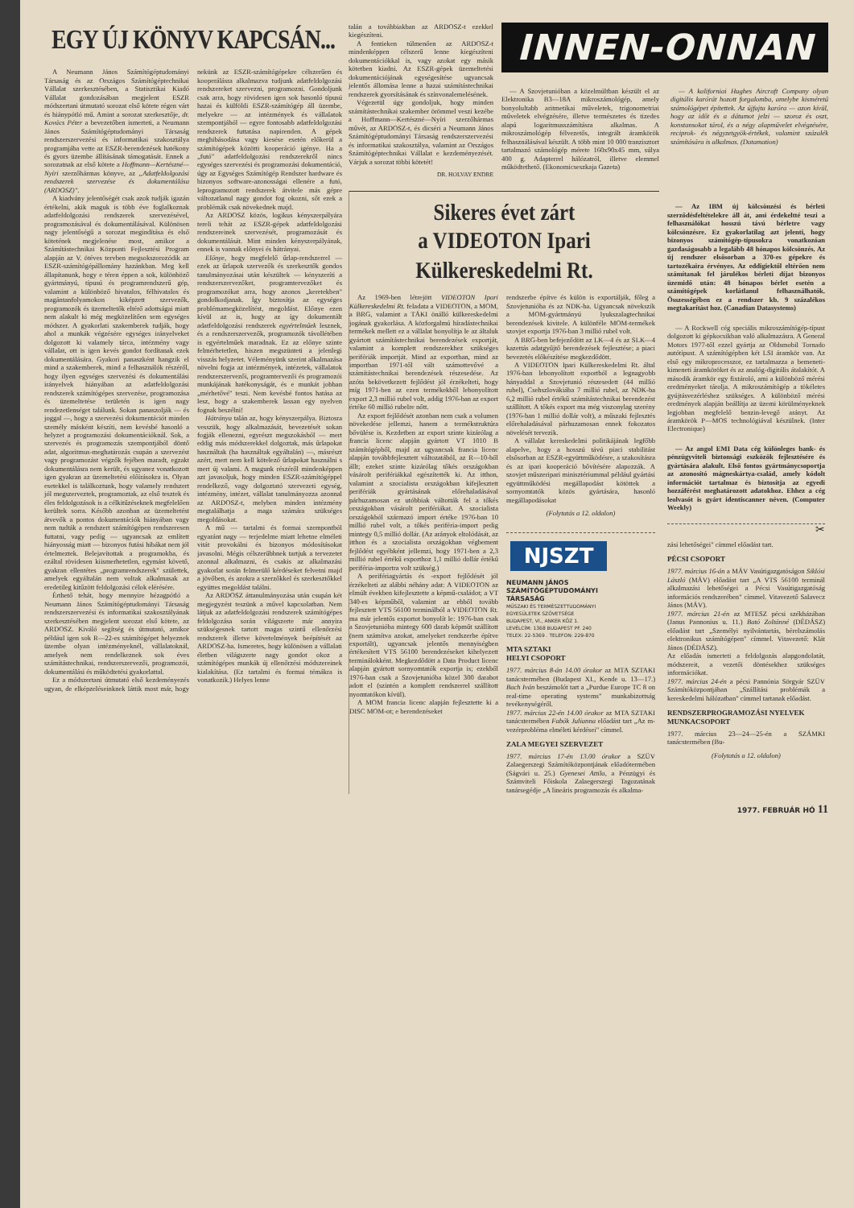EGY ÚJ KÖNYV KAPCSÁN...
A Neumann János Számítógéptudományi Társaság és az Országos Számítógéptechnikai Vállalat szerkesztésében, a Statisztikai Kiadó Vállalat gondozásában megjelent ESZR módszertani útmutató sorozat első kötete régen várt és hiánypótló mű. Amint a sorozat szerkesztője, dr. Kovács Péter a bevezetőben ismerteti, a Neumann János Számítógéptudományi Társaság rendszerszervezési és informatikai szakosztálya programjába vette az ESZR-berendezések hatékony és gyors üzembe állításának támogatását. Ennek a sorozatnak az első kötete a Hoffmann—Kertészné—Nyíri szerzőhármas könyve, az „Adatfeldolgozási rendszerek szervezése és dokumentálása (ARDOSZ)".
A kiadvány jelentőségét csak azok tudják igazán értékelni, akik maguk is több éve foglalkoznak adatfeldolgozási rendszerek szervezésével, programozásával és dokumentálásával. Különösen nagy jelentőségű a sorozat megindítása és első kötetének megjelenése most, amikor a Számítástechnikai Központi Fejlesztési Program alapján az V. ötéves tervben megsokszorozódik az ESZR-számítógépállomány hazánkban. Meg kell állapítanunk, hogy e téren éppen a sok, különböző gyártmányú, típusú és programrendszerű gép, valamint a különböző hivatalos, félhivatalos és magántanfolyamokon kiképzett szervezők, programozók és üzemeltetők eltérő adottságai miatt nem alakult ki még megközelítően sem egységes módszer. A gyakorlati szakemberek tudják, hogy ahol a munkák végzésére egységes irányelveket dolgozott ki valamely tárca, intézmény vagy vállalat, ott is igen kevés gondot fordítanak ezek dokumentálására. Gyakori panaszként hangzik el mind a szakemberek, mind a felhasználók részéről, hogy ilyen egységes szervezési és dokumentálási irányelvek hiányában az adatfeldolgozási rendszerek számítógépes szervezése, programozása és üzemeltetése területén is igen nagy rendezetlenséget találunk. Sokan panaszolják — és joggal —, hogy a szervezési dokumentációt minden személy másként készíti, nem kevésbé hasonló a helyzet a programozási dokumentációknál. Sok, a szervezés és programozás szempontjából döntő adat, algoritmus-meghatározás csupán a szervezést vagy programozást végzők fejében maradt, egzakt dokumentálásra nem került, és ugyanez vonatkozott igen gyakran az üzemeltetési előírásokra is. Olyan esetekkel is találkoztunk, hogy valamely rendszert jól megszerveztek, programoztak, az első tesztek és éles feldolgozások is a célkitűzéseknek megfelelően kerültek sorra. Később azonban az üzemeltetést átvevők a pontos dokumentációk hiányában vagy nem tudták a rendszert számítógépen rendszeresen futtatni, vagy pedig — ugyancsak az említett hiányosság miatt — bizonyos futási hibákat nem jól értelmeztek. Belejavítottak a programokba, és ezáltal rövidesen kiismerhetetlen, egymást követő, gyakran ellentétes „programrendszerek" születtek, amelyek egyáltalán nem voltak alkalmasak az eredetileg kitűzött feldolgozási célok elérésére.
Érthető tehát, hogy mennyire hézagpótló a Neumann János Számítógéptudományi Társaság rendszerszervezési és informatikai szakosztályának szerkesztésében megjelent sorozat első kötete, az ARDOSZ. Kiváló segítség és útmutató, amikor például igen sok R—22-es számítógépet helyeznek üzembe olyan intézményeknél, vállalatoknál, amelyek nem rendelkeznek sok éves számítástechnikai, rendszerszervezői, programozói, dokumentálási és működtetési gyakorlattal.
Ez a módszertani útmutató első kezdeményezés ugyan, de elképzeléseinknek láttik most már, hogy nekünk az ESZR-számítógépekre célszerűen és kooperálásra alkalmazva tudjunk adatfeldolgozási rendszereket szervezni, programozni. Gondoljunk csak arra, hogy rövidesen igen sok hasonló típusú hazai és külföldi ESZR-számítógép áll üzembe, melyekre — az intézmények és vállalatok szempontjából — egyre fontosabb adatfeldolgozási rendszerek futtatása napirenden. A gépek meghibásodása vagy kiesése esetén előkerül a számítógépek közötti kooperáció igénye. Ha a „futó" adatfeldolgozási rendszerekről nincs egységes szervezési és programozási dokumentáció, úgy az Egységes Számítógép Rendszer hardware és bizonyos software-azonosságai ellenére a futó, leprogramozott rendszerek átvitele más gépre változatlanul nagy gondot fog okozni, sőt ezek a problémák csak növekednek majd.
Az ARDOSZ közös, logikus kényszerpályára tereli tehát az ESZR-gépek adatfeldolgozási rendszereinek szervezését, programozását és dokumentálását. Mint minden kényszerpályának, ennek is vannak előnyei és hátrányai.
Előnye, hogy megfelelő űrlap-rendszerrel — ezek az űrlapok szervezők és szerkesztők gondos tanulmányozásai után készültek — kényszeríti a rendszerszervezőket, programtervezőket és programozókat arra, hogy azonos „keretekben" gondolkodjanak. Így biztosítja az egységes problémamegközelítést, megoldást. Előnye ezen kívül az is, hogy az így dokumentált adatfeldolgozási rendszerek egyértelműek lesznek, és a rendszerszervezők, programozók távollétében is egyértelműek maradnak. Ez az előnye szinte felmérhetetlen, hiszen megszünteti a jelenlegi visszás helyzetet. Véleményünk szerint alkalmazása növelni fogja az intézmények, intézetek, vállalatok rendszerszervezői, programtervezői és programozói munkájának hatékonyságát, és e munkát jobban „mérhetővé" teszi. Nem kevésbé fontos hatása az lesz, hogy a szakemberek lassan egy nyelven fognak beszélni!
Hátránya talán az, hogy kényszerpálya. Biztosra vesszük, hogy alkalmazását, bevezetését sokan fogják ellenezni, egyrészt megszokásból — mert eddig más módszerekkel dolgoztak, más űrlapokat használtak (ha használtak egyáltalán) —, másrészt azért, mert nem kell kötelező űrlapokat használni s mert új valami. A magunk részéről mindenképpen azt javasoljuk, hogy minden ESZR-számítógéppel rendelkező, vagy dolgoztató szervezeti egység, intézmény, intézet, vállalat tanulmányozza azonnal az ARDOSZ-t, melyben minden intézmény megtalálhatja a maga számára szükséges megoldásokat.
A mű — tartalmi és formai szempontból egyaránt nagy — terjedelme miatt lehetne elméleti vitát provokálni és bizonyos módosításokat javasolni. Mégis célszerűbbnek tartjuk a tervezetet azonnal alkalmazni, és csakis az alkalmazási gyakorlat során felmerülő kérdéseket felvetni majd a jövőben, és azokra a szerzőkkel és szerkesztőkkel együttes megoldást találni.
Az ARDOSZ áttanulmányozása után csupán két megjegyzést teszünk a művel kapcsolatban. Nem látjuk az adatfeldolgozási rendszerek számítógépes feldolgozása során világszerte már annyira szükségesnek tartott magas szintű ellenőrzési rendszerek illetve követelmények beépítését az ARDOSZ-ba. Ismeretes, hogy különösen a vállalati életben világszerte nagy gondot okoz a számítógépes munkák új ellenőrzési módszereinek kialakítása. (Ez tartalmi és formai témákra is vonatkozik.) Helyes lenne
talán a továbbiakban az ARDOSZ-t ezekkel kiegészíteni.
A fentieken túlmenően az ARDOSZ-t mindenképpen célszerű lenne kiegészíteni dokumentációkkal is, vagy azokat egy másik kötetben kiadni. Az ESZR-gépek üzemeltetési dokumentációjának egységesítése ugyancsak jelentős állomása lenne a hazai számítástechnikai rendszerek gyorsításának és színvonalemelésének.
Végezetül úgy gondoljuk, hogy minden számítástechnikai szakember örömmel veszi kezébe a Hoffmann—Kertészné—Nyíri szerzőhármas művét, az ARDOSZ-t, és dicséri a Neumann János Számítógéptudományi Társaság rendszerszervezési és informatikai szakosztálya, valamint az Országos Számítógéptechnikai Vállalat e kezdeményezését. Várjuk a sorozat többi kötetét!
DR. HOLVAY ENDRE
INNEN-ONNAN
— A Szovjetunióban a közelmúltban készült el az Elektronika B3—18A mikroszámológép, amely bonyolultabb aritmetikai műveletek, trigonometriai műveletek elvégzésére, illetve természetes és tizedes alapú logaritmusszámításra alkalmas. A mikroszámológép félvezetős, integrált áramkörök felhasználásával készült. A több mint 10 000 tranzisztort tartalmazó számológép mérete 160x90x45 mm, súlya 400 g. Adapterrel hálózatról, illetve elemmel működtethető. (Ekonomicseszkaja Gazeta)
— A kaliforniai Hughes Aircraft Company olyan digitális karórát hozott forgalomba, amelybe kisméretű számológépet építettek. Az újfajta karóra — azon kívül, hogy az időt és a dátumot jelzi — szoroz és oszt, konstansokat tárol, és a négy alapművelet elvégzésére, reciprok- és négyzetgyök-értékek, valamint százalék számítására is alkalmas. (Datamation)
Sikeres évet zárt
a VIDEOTON Ipari Külkereskedelmi Rt.
Az 1969-ben létrejött VIDEOTON Ipari Külkereskedelmi Rt. feladata a VIDEOTON, a MOM, a BRG, valamint a TÁKI önálló külkereskedelmi jogának gyakorlása. A közforgalmú híradástechnikai termékek mellett ez a vállalat bonyolítja le az általuk gyártott számítástechnikai berendezések exportját, valamint a komplett rendszerekhez szükséges perifériák importját. Mind az exportban, mind az importban 1971-től vált számottevővé a számítástechnikai berendezések részesedése. Az azóta bekövetkezett fejlődést jól érzékelteti, hogy míg 1971-ben az ezen termékekből lebonyolított export 2,3 millió rubel volt, addig 1976-ban az export értéke 60 millió rubelre nőtt.
Az export fejlődését azonban nem csak a volumen növekedése jellemzi, hanem a termékstruktúra bővülése is. Kezdetben az export szinte kizárólag a francia licenc alapján gyártott VT 1010 B számítógépből, majd az ugyancsak francia licenc alapján továbbfejlesztett változatából, az R—10-ből állt; ezeket szinte kizárólag tőkés országokban vásárolt perifériákkal egészítették ki. Az itthon, valamint a szocialista országokban kifejlesztett perifériák gyártásának előrehaladásával párhuzamosan ez utóbbiak váltották fel a tőkés országokban vásárolt perifériákat. A szocialista országokból származó import értéke 1976-ban 10 millió rubel volt, a tőkés periféria-import pedig mintegy 0,5 millió dollár. (Az arányok eltolódását, az itthon és a szocialista országokban végbement fejlődést egyébként jellemzi, hogy 1971-ben a 2,3 millió rubel értékű exporthoz 1,1 millió dollár értékű periféria-importra volt szükség.)
A perifériagyártás és -export fejlődését jól érzékelteti az alábbi néhány adat: A VIDEOTON az elmúlt években kifejlesztette a képmű-családot; a VT 340-es képműből, valamint az ebből tovább fejlesztett VTS 56100 terminálból a VIDEOTON Rt. ma már jelentős exportot bonyolít le: 1976-ban csak a Szovjetunióba mintegy 600 darab képműt szállított (nem számítva azokat, amelyeket rendszerbe építve exportált), ugyancsak jelentős mennyiségben értékesített VTS 56100 berendezéseket kihelyezett terminálokként. Megkezdődött a Data Product licenc alapján gyártott sornyomtatók exportja is; ezekből 1976-ban csak a Szovjetunióba közel 300 darabot adott el (szintén a komplett rendszerrel szállított nyomtatókon kívül).
A MOM francia licenc alapján fejlesztette ki a DISC MOM-ot; e berendezéseket
rendszerbe építve és külön is exportálják, főleg a Szovjetunióba és az NDK-ba. Ugyancsak növekszik a MOM-gyártmányú lyukszalagtechnikai berendezések kivitele. A különféle MOM-termékek szovjet exportja 1976-ban 3 millió rubel volt.
A BRG-ben befejeződött az LK—4 és az SLK—4 kazettás adatgyűjtő berendezések fejlesztése; a piaci bevezetés előkészítése megkezdődött.
A VIDEOTON Ipari Külkereskedelmi Rt. által 1976-ban lebonyolított exportból a legnagyobb hányaddal a Szovjetunió részesedett (44 millió rubel), Csehszlovákiába 7 millió rubel, az NDK-ba 6,2 millió rubel értékű számítástechnikai berendezést szállított. A tőkés export ma még viszonylag szerény (1976-ban 1 millió dollár volt), a műszaki fejlesztés előrehaladásával párhuzamosan ennek fokozatos növelését tervezik.
A vállalat kereskedelmi politikájának legfőbb alapelve, hogy a hosszú távú piaci stabilitást elsősorban az ESZR-együttműködésre, a szakosításra és az ipari kooperáció bővítésére alapozzák. A szovjet műszeripari minisztériummal például gyártási együttműködési megállapodást kötöttek a sornyomtatók közös gyártására, hasonló megállapodásokat
(Folytatás a 12. oldalon)
NJSZT
NEUMANN JÁNOS
SZÁMÍTÓGÉPTUDOMÁNYI
TÁRSASÁG
MŰSZAKI ÉS TERMÉSZETTUDOMÁNYI
EGYESÜLETEK SZÖVETSÉGE
BUDAPEST, VI., ANKER KÖZ 1.
LEVÉLCÍM: 1368 BUDAPEST PF. 240
TELEX: 22-5369 . TELEFON: 229-870
MTA SZTAKI
HELYI CSOPORT
1977. március 8-án 14.00 órakor az MTA SZTAKI tanácstermében (Budapest XI., Kende u. 13—17.) Bach Iván beszámolót tart a „Purdue Europe TC 8 on real-time operating systems" munkabizottság tevékenységéről.
1977. március 22-én 14.00 órakor az MTA SZTAKI tanácstermében Fabók Julianna előadást tart „Az m-vezérprobléma elméleti kérdései" címmel.
ZALA MEGYEI SZERVEZET
1977. március 17-én 13.00 órakor a SZÜV Zalaegerszegi Számítóközpontjának előadótermében (Ságvári u. 25.) Gyenesei Attila, a Pénzügyi és Számviteli Főiskola Zalaegerszegi Tagozatának tanársegédje „A lineáris programozás és alkalma-
— Az IBM új kölcsönzési és bérleti szerződésfeltételekre áll át, ami érdekeltté teszi a felhasználókat hosszú távú bérletre vagy kölcsönzésre. Ez gyakorlatilag azt jelenti, hogy bizonyos számítógép-típusokra vonatkozóan gazdaságosabb a legalább 48 hónapos kölcsönzés. Az új rendszer elsősorban a 370-es gépekre és tartozékaira érvényes. Az eddigiektől eltérően nem számítanak fel járulékos bérleti díjat bizonyos üzemidő után: 48 hónapos bérlet esetén a számítógépek korlátlanul felhasználhatók. Összességében ez a rendszer kb. 9 százalékos megtakarítást hoz. (Canadian Datasystems)
— A Rockwell cég speciális mikroszámítógép-típust dolgozott ki gépkocsikban való alkalmazásra. A General Motors 1977-től ezzel gyártja az Oldsmobil Tornado autótípust. A számítógépben két LSI áramkör van. Az első egy mikroprocesszor, ez tartalmazza a bemeneti-kimeneti áramköröket és az analóg-digitális átalakítót. A második áramkör egy fixtároló, ami a különböző mérési eredményeket tárolja. A mikroszámítógép a tökéletes gyújtásvezérléshez szükséges. A különböző mérési eredmények alapján beállítja az üzemi körülményeknek legjobban megfelelő benzin-levegő arányt. Az áramkörök P—MOS technológiával készülnek. (Inter Electronique)
— Az angol EMI Data cég különleges bank- és pénzügyviteli biztonsági eszközök fejlesztésére és gyártására alakult. Első fontos gyártmánycsoportja az azonosító mágneskártya-család, amely kódolt információt tartalmaz és biztosítja az egyedi hozzáférést meghatározott adatokhoz. Ehhez a cég leolvasót is gyárt identiscanner néven. (Computer Weekly)
✂
zási lehetőségei" címmel előadást tart.
PÉCSI CSOPORT
1977. március 16-án a MÁV Vasútigazgatóságon Siklósi László (MÁV) előadást tart „A VTS 56100 terminál alkalmazási lehetőségei a Pécsi Vasútigazgatóság információs rendszerében" címmel. Vitavezető Salavecz János (MÁV).
1977. március 21-én az MTESZ pécsi székházában (Janus Pannonius u. 11.) Bató Zoltánné (DÉDÁSZ) előadást tart „Személyi nyilvántartás, bérelszámolás elektronikus számítógépen" címmel. Vitavezető: Klát János (DÉDÁSZ).
Az előadás ismerteti a feldolgozás alapgondolatát, módszereit, a vezetői döntésekhez szükséges információkat.
1977. március 24-én a pécsi Pannónia Sörgyár SZÜV Számítóközpontjában „Szállítási problémák a kereskedelmi hálózatban" címmel tartanak előadást.
RENDSZERPROGRAMOZÁSI NYELVEK MUNKACSOPORT
1977. március 23—24—25-én a SZÁMKI tanácstermében (Bu-
(Folytatás a 12. oldalon)
1977. FEBRUÁR HÓ 11